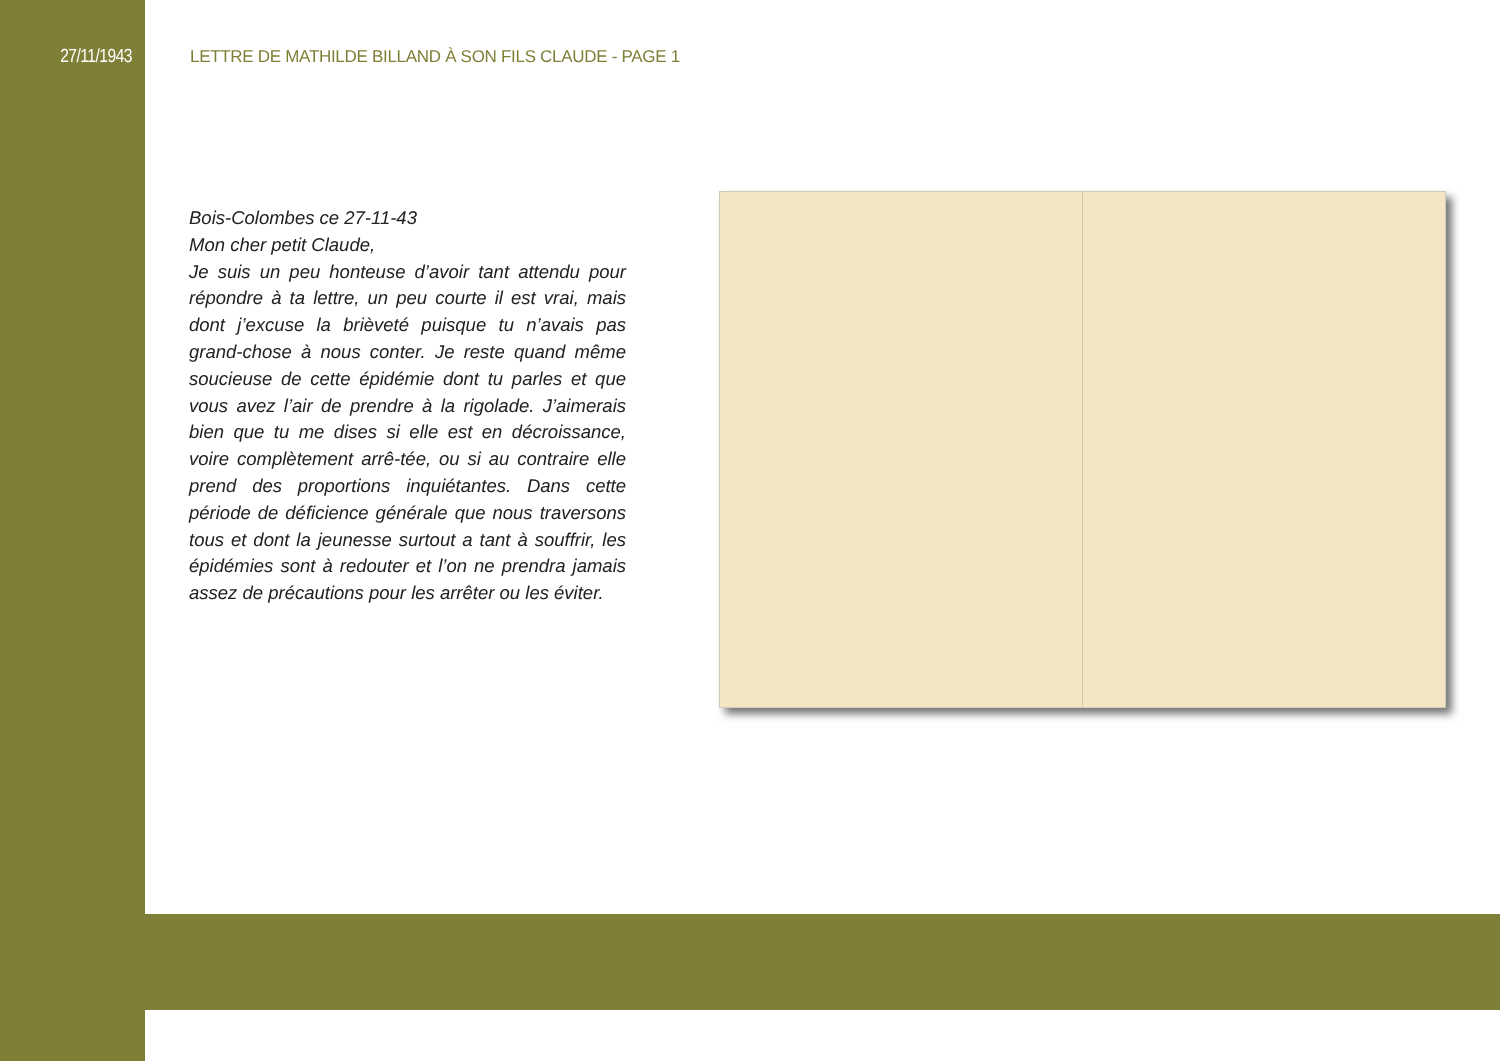27/11/1943 LETTRE DE MATHILDE BILLAND À SON FILS CLAUDE - PAGE 1
Bois-Colombes ce 27-11-43
Mon cher petit Claude,
Je suis un peu honteuse d’avoir tant attendu pour répondre à ta lettre, un peu courte il est vrai, mais dont j’excuse la brièveté puisque tu n’avais pas grand-chose à nous conter. Je reste quand même soucieuse de cette épidémie dont tu parles et que vous avez l’air de prendre à la rigolade. J’aimerais bien que tu me dises si elle est en décroissance, voire complètement arrê-tée, ou si au contraire elle prend des proportions inquiétantes. Dans cette période de déficience générale que nous traversons tous et dont la jeunesse surtout a tant à souffrir, les épidémies sont à redouter et l’on ne prendra jamais assez de précautions pour les arrêter ou les éviter.